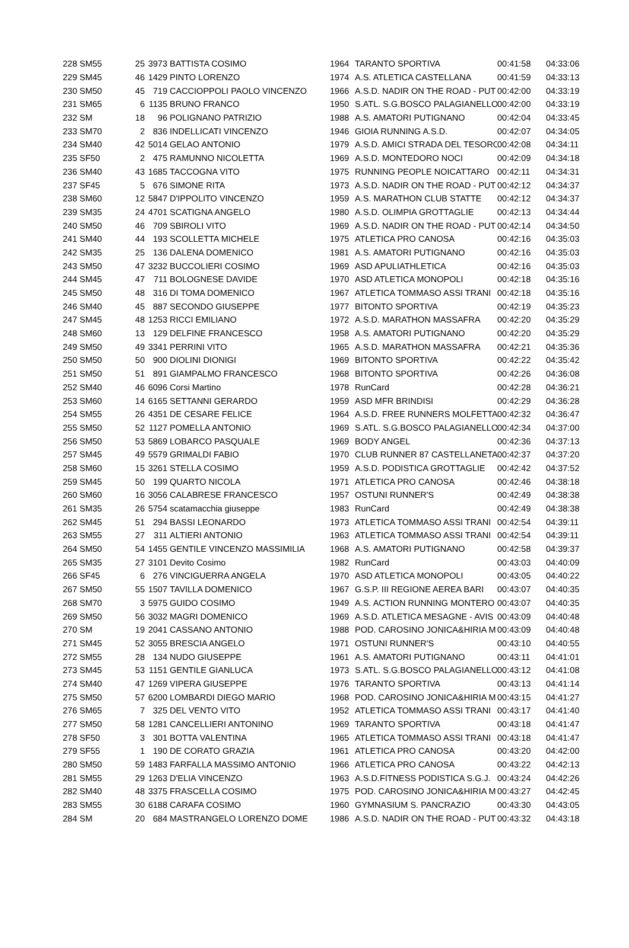| 228 | SM55 | 25 | 3973 | BATTISTA COSIMO | 1964 | TARANTO SPORTIVA | 00:41:58 | 04:33:06 |
| 229 | SM45 | 46 | 1429 | PINTO LORENZO | 1974 | A.S. ATLETICA CASTELLANA | 00:41:59 | 04:33:13 |
| 230 | SM50 | 45 | 719 | CACCIOPPOLI PAOLO VINCENZO | 1966 | A.S.D. NADIR ON THE ROAD - PUT | 00:42:00 | 04:33:19 |
| 231 | SM65 | 6 | 1135 | BRUNO FRANCO | 1950 | S.ATL. S.G.BOSCO PALAGIANELLO | 00:42:00 | 04:33:19 |
| 232 | SM | 18 | 96 | POLIGNANO PATRIZIO | 1988 | A.S. AMATORI PUTIGNANO | 00:42:04 | 04:33:45 |
| 233 | SM70 | 2 | 836 | INDELLICATI VINCENZO | 1946 | GIOIA RUNNING A.S.D. | 00:42:07 | 04:34:05 |
| 234 | SM40 | 42 | 5014 | GELAO ANTONIO | 1979 | A.S.D. AMICI STRADA DEL TESORO | 00:42:08 | 04:34:11 |
| 235 | SF50 | 2 | 475 | RAMUNNO NICOLETTA | 1969 | A.S.D. MONTEDORO NOCI | 00:42:09 | 04:34:18 |
| 236 | SM40 | 43 | 1685 | TACCOGNA VITO | 1975 | RUNNING PEOPLE NOICATTARO | 00:42:11 | 04:34:31 |
| 237 | SF45 | 5 | 676 | SIMONE RITA | 1973 | A.S.D. NADIR ON THE ROAD - PUT | 00:42:12 | 04:34:37 |
| 238 | SM60 | 12 | 5847 | D'IPPOLITO VINCENZO | 1959 | A.S. MARATHON CLUB STATTE | 00:42:12 | 04:34:37 |
| 239 | SM35 | 24 | 4701 | SCATIGNA ANGELO | 1980 | A.S.D. OLIMPIA GROTTAGLIE | 00:42:13 | 04:34:44 |
| 240 | SM50 | 46 | 709 | SBIROLI VITO | 1969 | A.S.D. NADIR ON THE ROAD - PUT | 00:42:14 | 04:34:50 |
| 241 | SM40 | 44 | 193 | SCOLLETTA MICHELE | 1975 | ATLETICA PRO CANOSA | 00:42:16 | 04:35:03 |
| 242 | SM35 | 25 | 136 | DALENA DOMENICO | 1981 | A.S. AMATORI PUTIGNANO | 00:42:16 | 04:35:03 |
| 243 | SM50 | 47 | 3232 | BUCCOLIERI COSIMO | 1969 | ASD APULIATHLETICA | 00:42:16 | 04:35:03 |
| 244 | SM45 | 47 | 711 | BOLOGNESE DAVIDE | 1970 | ASD ATLETICA MONOPOLI | 00:42:18 | 04:35:16 |
| 245 | SM50 | 48 | 316 | DI TOMA DOMENICO | 1967 | ATLETICA TOMMASO ASSI TRANI | 00:42:18 | 04:35:16 |
| 246 | SM40 | 45 | 887 | SECONDO GIUSEPPE | 1977 | BITONTO SPORTIVA | 00:42:19 | 04:35:23 |
| 247 | SM45 | 48 | 1253 | RICCI EMILIANO | 1972 | A.S.D. MARATHON MASSAFRA | 00:42:20 | 04:35:29 |
| 248 | SM60 | 13 | 129 | DELFINE FRANCESCO | 1958 | A.S. AMATORI PUTIGNANO | 00:42:20 | 04:35:29 |
| 249 | SM50 | 49 | 3341 | PERRINI VITO | 1965 | A.S.D. MARATHON MASSAFRA | 00:42:21 | 04:35:36 |
| 250 | SM50 | 50 | 900 | DIOLINI DIONIGI | 1969 | BITONTO SPORTIVA | 00:42:22 | 04:35:42 |
| 251 | SM50 | 51 | 891 | GIAMPALMO FRANCESCO | 1968 | BITONTO SPORTIVA | 00:42:26 | 04:36:08 |
| 252 | SM40 | 46 | 6096 | Corsi Martino | 1978 | RunCard | 00:42:28 | 04:36:21 |
| 253 | SM60 | 14 | 6165 | SETTANNI GERARDO | 1959 | ASD MFR BRINDISI | 00:42:29 | 04:36:28 |
| 254 | SM55 | 26 | 4351 | DE CESARE FELICE | 1964 | A.S.D. FREE RUNNERS MOLFETTA | 00:42:32 | 04:36:47 |
| 255 | SM50 | 52 | 1127 | POMELLA ANTONIO | 1969 | S.ATL. S.G.BOSCO PALAGIANELLO | 00:42:34 | 04:37:00 |
| 256 | SM50 | 53 | 5869 | LOBARCO PASQUALE | 1969 | BODY ANGEL | 00:42:36 | 04:37:13 |
| 257 | SM45 | 49 | 5579 | GRIMALDI FABIO | 1970 | CLUB RUNNER 87 CASTELLANETA | 00:42:37 | 04:37:20 |
| 258 | SM60 | 15 | 3261 | STELLA COSIMO | 1959 | A.S.D. PODISTICA GROTTAGLIE | 00:42:42 | 04:37:52 |
| 259 | SM45 | 50 | 199 | QUARTO NICOLA | 1971 | ATLETICA PRO CANOSA | 00:42:46 | 04:38:18 |
| 260 | SM60 | 16 | 3056 | CALABRESE FRANCESCO | 1957 | OSTUNI RUNNER'S | 00:42:49 | 04:38:38 |
| 261 | SM35 | 26 | 5754 | scatamacchia giuseppe | 1983 | RunCard | 00:42:49 | 04:38:38 |
| 262 | SM45 | 51 | 294 | BASSI LEONARDO | 1973 | ATLETICA TOMMASO ASSI TRANI | 00:42:54 | 04:39:11 |
| 263 | SM55 | 27 | 311 | ALTIERI ANTONIO | 1963 | ATLETICA TOMMASO ASSI TRANI | 00:42:54 | 04:39:11 |
| 264 | SM50 | 54 | 1455 | GENTILE VINCENZO MASSIMILIA | 1968 | A.S. AMATORI PUTIGNANO | 00:42:58 | 04:39:37 |
| 265 | SM35 | 27 | 3101 | Devito Cosimo | 1982 | RunCard | 00:43:03 | 04:40:09 |
| 266 | SF45 | 6 | 276 | VINCIGUERRA ANGELA | 1970 | ASD ATLETICA MONOPOLI | 00:43:05 | 04:40:22 |
| 267 | SM50 | 55 | 1507 | TAVILLA DOMENICO | 1967 | G.S.P. III REGIONE AEREA BARI | 00:43:07 | 04:40:35 |
| 268 | SM70 | 3 | 5975 | GUIDO COSIMO | 1949 | A.S. ACTION RUNNING MONTERO | 00:43:07 | 04:40:35 |
| 269 | SM50 | 56 | 3032 | MAGRI DOMENICO | 1969 | A.S.D. ATLETICA MESAGNE - AVIS | 00:43:09 | 04:40:48 |
| 270 | SM | 19 | 2041 | CASSANO ANTONIO | 1988 | POD. CAROSINO JONICA&HIRIA M | 00:43:09 | 04:40:48 |
| 271 | SM45 | 52 | 3055 | BRESCIA ANGELO | 1971 | OSTUNI RUNNER'S | 00:43:10 | 04:40:55 |
| 272 | SM55 | 28 | 134 | NUDO GIUSEPPE | 1961 | A.S. AMATORI PUTIGNANO | 00:43:11 | 04:41:01 |
| 273 | SM45 | 53 | 1151 | GENTILE GIANLUCA | 1973 | S.ATL. S.G.BOSCO PALAGIANELLO | 00:43:12 | 04:41:08 |
| 274 | SM40 | 47 | 1269 | VIPERA GIUSEPPE | 1976 | TARANTO SPORTIVA | 00:43:13 | 04:41:14 |
| 275 | SM50 | 57 | 6200 | LOMBARDI DIEGO MARIO | 1968 | POD. CAROSINO JONICA&HIRIA M | 00:43:15 | 04:41:27 |
| 276 | SM65 | 7 | 325 | DEL VENTO VITO | 1952 | ATLETICA TOMMASO ASSI TRANI | 00:43:17 | 04:41:40 |
| 277 | SM50 | 58 | 1281 | CANCELLIERI ANTONINO | 1969 | TARANTO SPORTIVA | 00:43:18 | 04:41:47 |
| 278 | SF50 | 3 | 301 | BOTTA VALENTINA | 1965 | ATLETICA TOMMASO ASSI TRANI | 00:43:18 | 04:41:47 |
| 279 | SF55 | 1 | 190 | DE CORATO GRAZIA | 1961 | ATLETICA PRO CANOSA | 00:43:20 | 04:42:00 |
| 280 | SM50 | 59 | 1483 | FARFALLA MASSIMO ANTONIO | 1966 | ATLETICA PRO CANOSA | 00:43:22 | 04:42:13 |
| 281 | SM55 | 29 | 1263 | D'ELIA VINCENZO | 1963 | A.S.D.FITNESS PODISTICA S.G.J. | 00:43:24 | 04:42:26 |
| 282 | SM40 | 48 | 3375 | FRASCELLA COSIMO | 1975 | POD. CAROSINO JONICA&HIRIA M | 00:43:27 | 04:42:45 |
| 283 | SM55 | 30 | 6188 | CARAFA COSIMO | 1960 | GYMNASIUM S. PANCRAZIO | 00:43:30 | 04:43:05 |
| 284 | SM | 20 | 684 | MASTRANGELO LORENZO DOME | 1986 | A.S.D. NADIR ON THE ROAD - PUT | 00:43:32 | 04:43:18 |